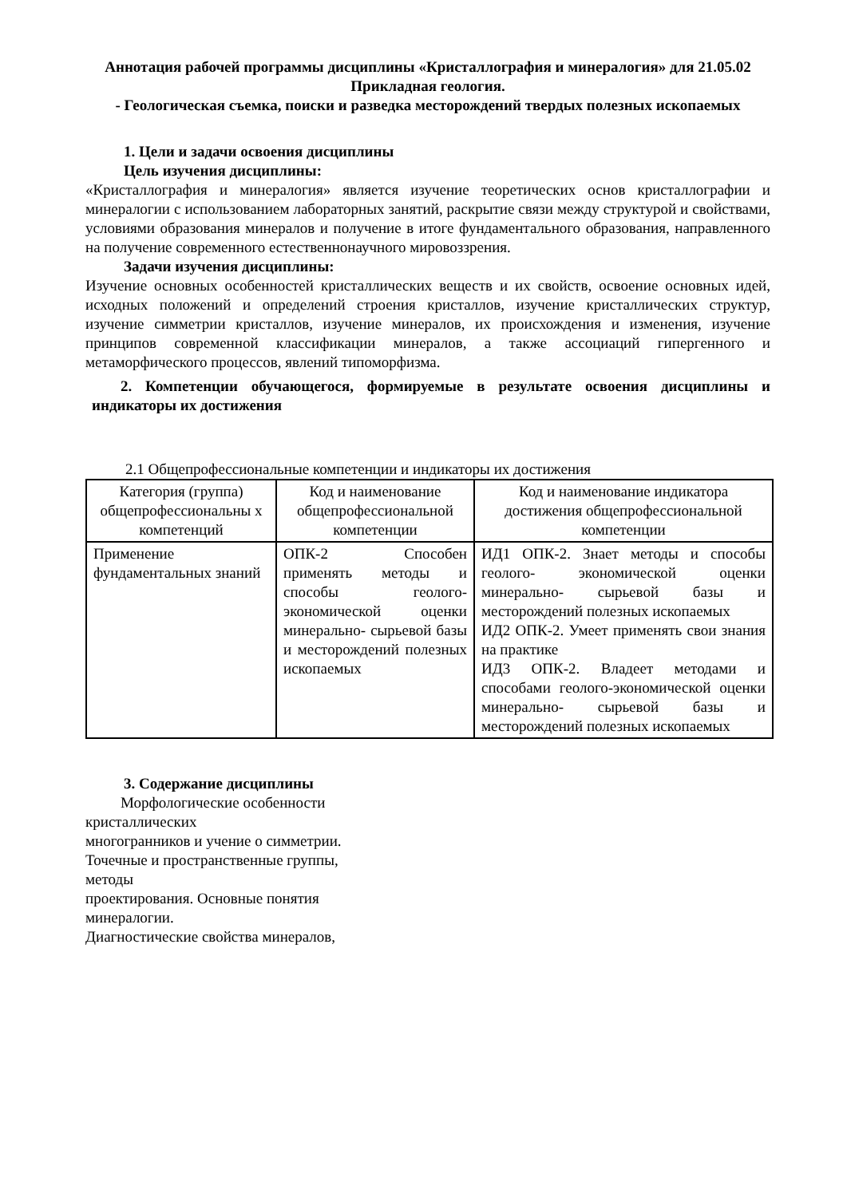Аннотация рабочей программы дисциплины «Кристаллография и минералогия» для 21.05.02 Прикладная геология.
- Геологическая съемка, поиски и разведка месторождений твердых полезных ископаемых
1. Цели и задачи освоения дисциплины
Цель изучения дисциплины:
«Кристаллография и минералогия» является изучение теоретических основ кристаллографии и минералогии с использованием лабораторных занятий, раскрытие связи между структурой и свойствами, условиями образования минералов и получение в итоге фундаментального образования, направленного на получение современного естественнонаучного мировоззрения.
Задачи изучения дисциплины:
Изучение основных особенностей кристаллических веществ и их свойств, освоение основных идей, исходных положений и определений строения кристаллов, изучение кристаллических структур, изучение симметрии кристаллов, изучение минералов, их происхождения и изменения, изучение принципов современной классификации минералов, а также ассоциаций гипергенного и метаморфического процессов, явлений типоморфизма.
2. Компетенции обучающегося, формируемые в результате освоения дисциплины и индикаторы их достижения
2.1 Общепрофессиональные компетенции и индикаторы их достижения
| Категория (группа) общепрофессиональны х компетенций | Код и наименование общепрофессиональной компетенции | Код и наименование индикатора достижения общепрофессиональной компетенции |
| --- | --- | --- |
| Применение фундаментальных знаний | ОПК-2 Способен применять методы и способы геолого-экономической оценки минерально- сырьевой базы и месторождений полезных ископаемых | ИД1 ОПК-2. Знает методы и способы геолого- экономической оценки минерально- сырьевой базы и месторождений полезных ископаемых ИД2 ОПК-2. Умеет применять свои знания на практике ИД3 ОПК-2. Владеет методами и способами геолого-экономической оценки минерально- сырьевой базы и месторождений полезных ископаемых |
3. Содержание дисциплины
Морфологические особенности кристаллических
многогранников и учение о симметрии. Точечные и пространственные группы, методы
проектирования. Основные понятия
минералогии.
Диагностические свойства минералов,